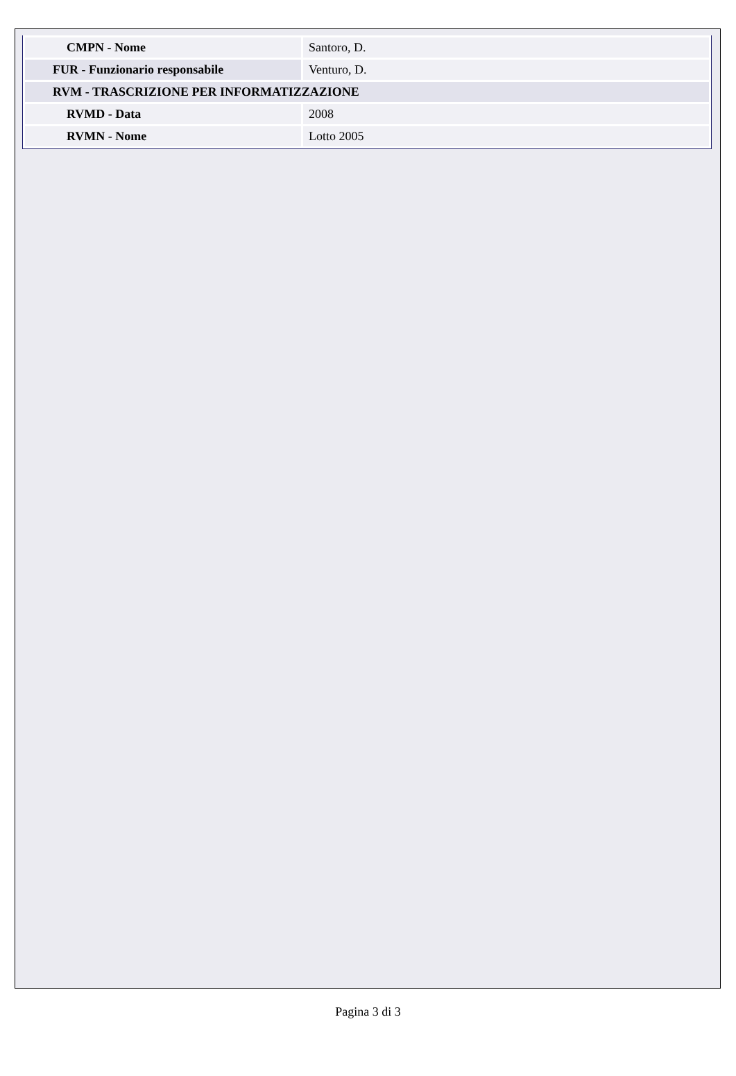| CMPN - Nome | Santoro, D. |
| FUR - Funzionario responsabile | Venturo, D. |
| RVM - TRASCRIZIONE PER INFORMATIZZAZIONE | |
| RVMD - Data | 2008 |
| RVMN - Nome | Lotto 2005 |
Pagina 3 di 3